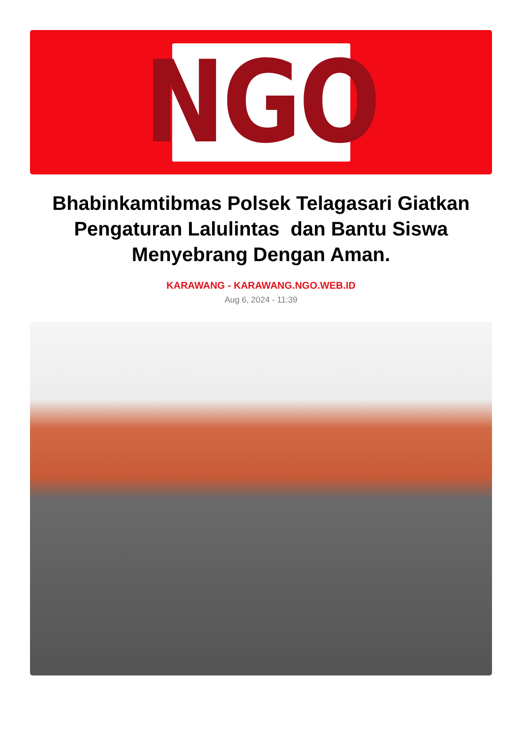NGO
Bhabinkamtibmas Polsek Telagasari Giatkan Pengaturan Lalulintas dan Bantu Siswa Menyebrang Dengan Aman.
KARAWANG - KARAWANG.NGO.WEB.ID
Aug 6, 2024 - 11:39